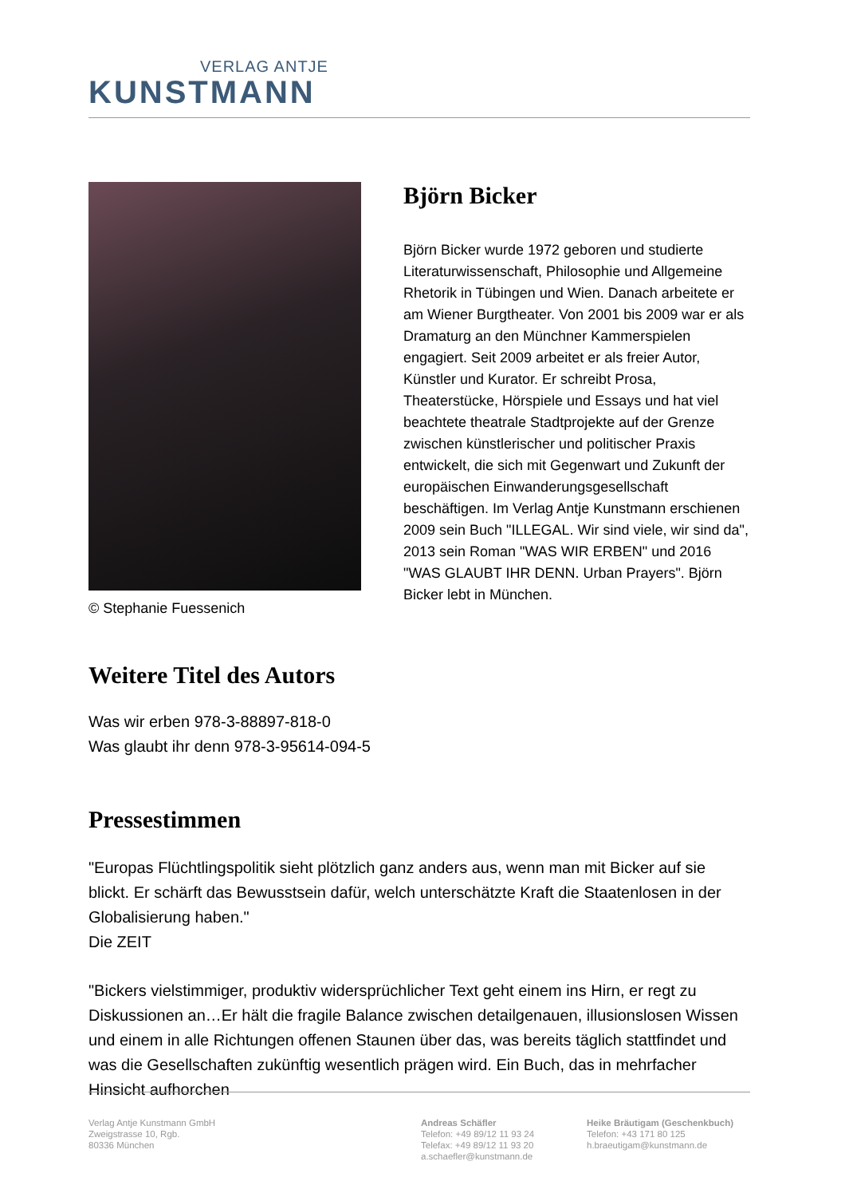VERLAG ANTJE
KUNSTMANN
© Stephanie Fuessenich
Björn Bicker
Björn Bicker wurde 1972 geboren und studierte Literaturwissenschaft, Philosophie und Allgemeine Rhetorik in Tübingen und Wien. Danach arbeitete er am Wiener Burgtheater. Von 2001 bis 2009 war er als Dramaturg an den Münchner Kammerspielen engagiert. Seit 2009 arbeitet er als freier Autor, Künstler und Kurator. Er schreibt Prosa, Theaterstücke, Hörspiele und Essays und hat viel beachtete theatrale Stadtprojekte auf der Grenze zwischen künstlerischer und politischer Praxis entwickelt, die sich mit Gegenwart und Zukunft der europäischen Einwanderungsgesellschaft beschäftigen. Im Verlag Antje Kunstmann erschienen 2009 sein Buch "ILLEGAL. Wir sind viele, wir sind da", 2013 sein Roman "WAS WIR ERBEN" und 2016 "WAS GLAUBT IHR DENN. Urban Prayers". Björn Bicker lebt in München.
Weitere Titel des Autors
Was wir erben 978-3-88897-818-0
Was glaubt ihr denn 978-3-95614-094-5
Pressestimmen
"Europas Flüchtlingspolitik sieht plötzlich ganz anders aus, wenn man mit Bicker auf sie blickt. Er schärft das Bewusstsein dafür, welch unterschätzte Kraft die Staatenlosen in der Globalisierung haben."
Die ZEIT
"Bickers vielstimmiger, produktiv widersprüchlicher Text geht einem ins Hirn, er regt zu Diskussionen an…Er hält die fragile Balance zwischen detailgenauen, illusionslosen Wissen und einem in alle Richtungen offenen Staunen über das, was bereits täglich stattfindet und was die Gesellschaften zukünftig wesentlich prägen wird. Ein Buch, das in mehrfacher Hinsicht aufhorchen
Verlag Antje Kunstmann GmbH
Zweigstrasse 10, Rgb.
80336 München
Andreas Schäfler
Telefon: +49 89/12 11 93 24
Telefax: +49 89/12 11 93 20
a.schaefler@kunstmann.de
Heike Bräutigam (Geschenkbuch)
Telefon: +43 171 80 125
h.braeutigam@kunstmann.de